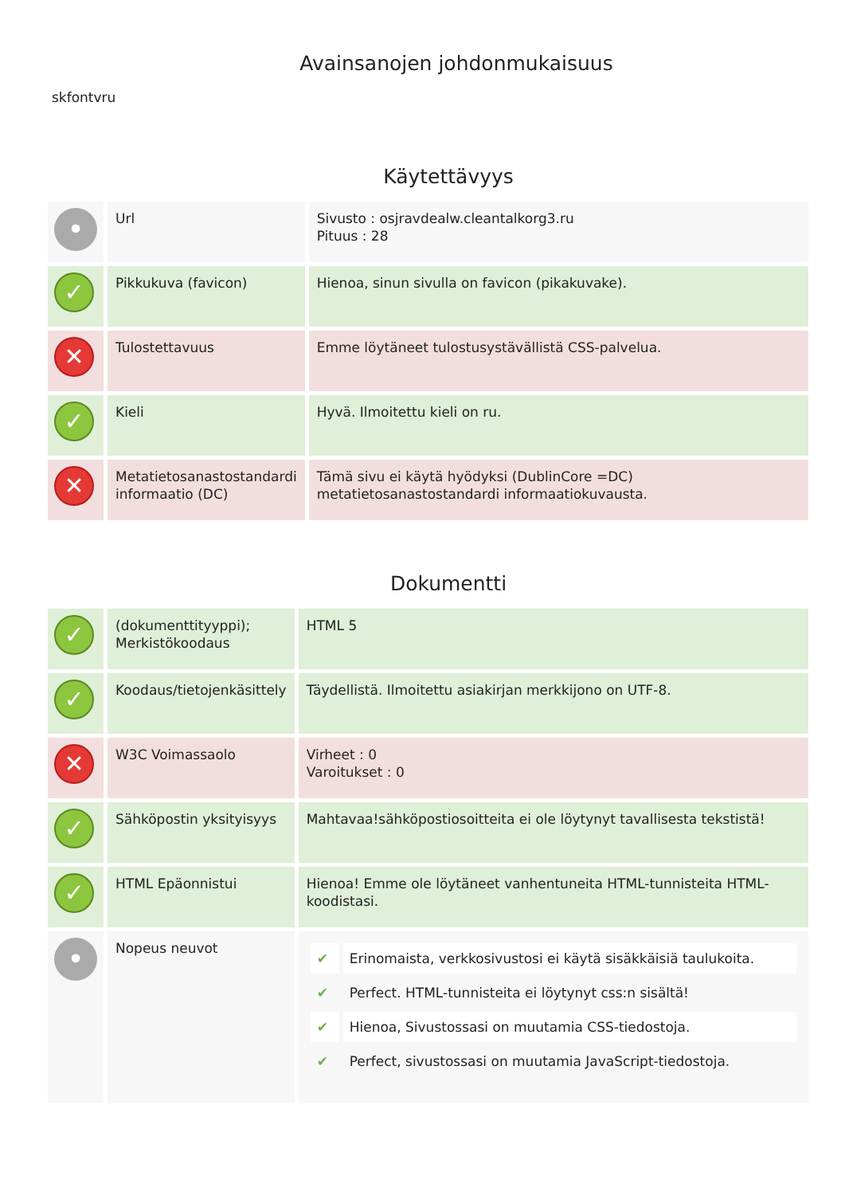Avainsanojen johdonmukaisuus
skfontvru
Käytettävyys
| • | Url | Sivusto : osjravdealw.cleantalkorg3.ru Pituus : 28 |
| ✓ | Pikkukuva (favicon) | Hienoa, sinun sivulla on favicon (pikakuvake). |
| ✕ | Tulostettavuus | Emme löytäneet tulostusystävällistä CSS-palvelua. |
| ✓ | Kieli | Hyvä. Ilmoitettu kieli on ru. |
| ✕ | Metatietosanastostandardi informaatio (DC) | Tämä sivu ei käytä hyödyksi (DublinCore =DC) metatietosanastostandardi informaatiokuvausta. |
Dokumentti
| ✓ | (dokumenttityyppi); Merkistökoodaus | HTML 5 |
| ✓ | Koodaus/tietojenkäsittely | Täydellistä. Ilmoitettu asiakirjan merkkijono on UTF-8. |
| ✕ | W3C Voimassaolo | Virheet : 0 Varoitukset : 0 |
| ✓ | Sähköpostin yksityisyys | Mahtavaa!sähköpostiosoitteita ei ole löytynyt tavallisesta tekstistä! |
| ✓ | HTML Epäonnistui | Hienoa! Emme ole löytäneet vanhentuneita HTML-tunnisteita HTML-koodistasi. |
| • | Nopeus neuvot | / ✔ / Erinomaista, verkkosivustosi ei käytä sisäkkäisiä taulukoita. / / ✔ / Perfect. HTML-tunnisteita ei löytynyt css:n sisältä! / / ✔ / Hienoa, Sivustossasi on muutamia CSS-tiedostoja. / / ✔ / Perfect, sivustossasi on muutamia JavaScript-tiedostoja. / |